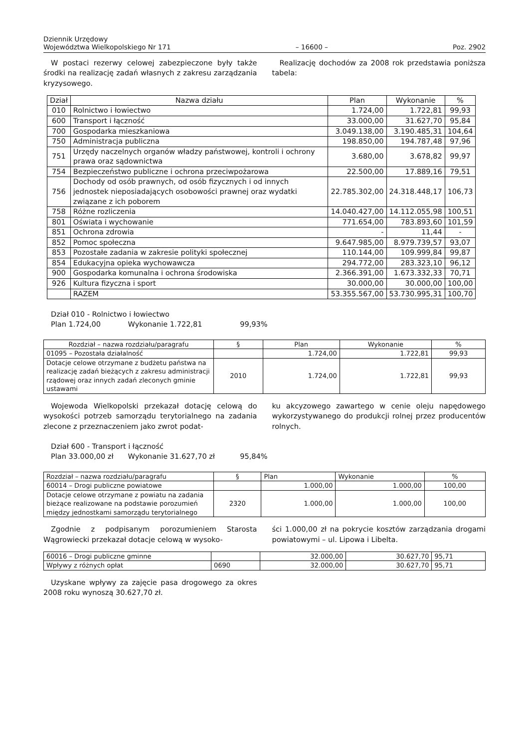Dziennik Urzędowy
Województwa Wielkopolskiego Nr 171
– 16600 –
Poz. 2902
W postaci rezerwy celowej zabezpieczone były także środki na realizację zadań własnych z zakresu zarządzania kryzysowego.
Realizację dochodów za 2008 rok przedstawia poniższa tabela:
| Dział | Nazwa działu | Plan | Wykonanie | % |
| --- | --- | --- | --- | --- |
| 010 | Rolnictwo i łowiectwo | 1.724,00 | 1.722,81 | 99,93 |
| 600 | Transport i łączność | 33.000,00 | 31.627,70 | 95,84 |
| 700 | Gospodarka mieszkaniowa | 3.049.138,00 | 3.190.485,31 | 104,64 |
| 750 | Administracja publiczna | 198.850,00 | 194.787,48 | 97,96 |
| 751 | Urzędy naczelnych organów władzy państwowej, kontroli i ochrony prawa oraz sądownictwa | 3.680,00 | 3.678,82 | 99,97 |
| 754 | Bezpieczeństwo publiczne i ochrona przeciwpożarowa | 22.500,00 | 17.889,16 | 79,51 |
| 756 | Dochody od osób prawnych, od osób fizycznych i od innych jednostek nieposiadających osobowości prawnej oraz wydatki związane z ich poborem | 22.785.302,00 | 24.318.448,17 | 106,73 |
| 758 | Różne rozliczenia | 14.040.427,00 | 14.112.055,98 | 100,51 |
| 801 | Oświata i wychowanie | 771.654,00 | 783.893,60 | 101,59 |
| 851 | Ochrona zdrowia | - | 11,44 | - |
| 852 | Pomoc społeczna | 9.647.985,00 | 8.979.739,57 | 93,07 |
| 853 | Pozostałe zadania w zakresie polityki społecznej | 110.144,00 | 109.999,84 | 99,87 |
| 854 | Edukacyjna opieka wychowawcza | 294.772,00 | 283.323,10 | 96,12 |
| 900 | Gospodarka komunalna i ochrona środowiska | 2.366.391,00 | 1.673.332,33 | 70,71 |
| 926 | Kultura fizyczna i sport | 30.000,00 | 30.000,00 | 100,00 |
| | RAZEM | 53.355.567,00 | 53.730.995,31 | 100,70 |
Dział 010 - Rolnictwo i łowiectwo
Plan 1.724,00 Wykonanie 1.722,81 99,93%
| Rozdział – nazwa rozdziału/paragrafu | § | Plan | Wykonanie | % |
| --- | --- | --- | --- | --- |
| 01095 – Pozostała działalność | | 1.724,00 | 1.722,81 | 99,93 |
| Dotacje celowe otrzymane z budżetu państwa na realizację zadań bieżących z zakresu administracji rządowej oraz innych zadań zleconych gminie ustawami | 2010 | 1.724,00 | 1.722,81 | 99,93 |
Wojewoda Wielkopolski przekazał dotację celową do wysokości potrzeb samorządu terytorialnego na zadania zlecone z przeznaczeniem jako zwrot podat-
ku akcyzowego zawartego w cenie oleju napędowego wykorzystywanego do produkcji rolnej przez producentów rolnych.
Dział 600 - Transport i łączność
Plan 33.000,00 zł Wykonanie 31.627,70 zł 95,84%
| Rozdział – nazwa rozdziału/paragrafu | § | Plan | Wykonanie | % |
| 60014 – Drogi publiczne powiatowe | | 1.000,00 | 1.000,00 | 100,00 |
| Dotacje celowe otrzymane z powiatu na zadania bieżące realizowane na podstawie porozumień między jednostkami samorządu terytorialnego | 2320 | 1.000,00 | 1.000,00 | 100,00 |
Zgodnie z podpisanym porozumieniem Starosta Wągrowiecki przekazał dotacje celową w wysoko-
ści 1.000,00 zł na pokrycie kosztów zarządzania drogami powiatowymi – ul. Lipowa i Libelta.
| 60016 – Drogi publiczne gminne | | 32.000,00 | 30.627,70 | 95,71 |
| Wpływy z różnych opłat | 0690 | 32.000,00 | 30.627,70 | 95,71 |
Uzyskane wpływy za zajęcie pasa drogowego za okres 2008 roku wynoszą 30.627,70 zł.